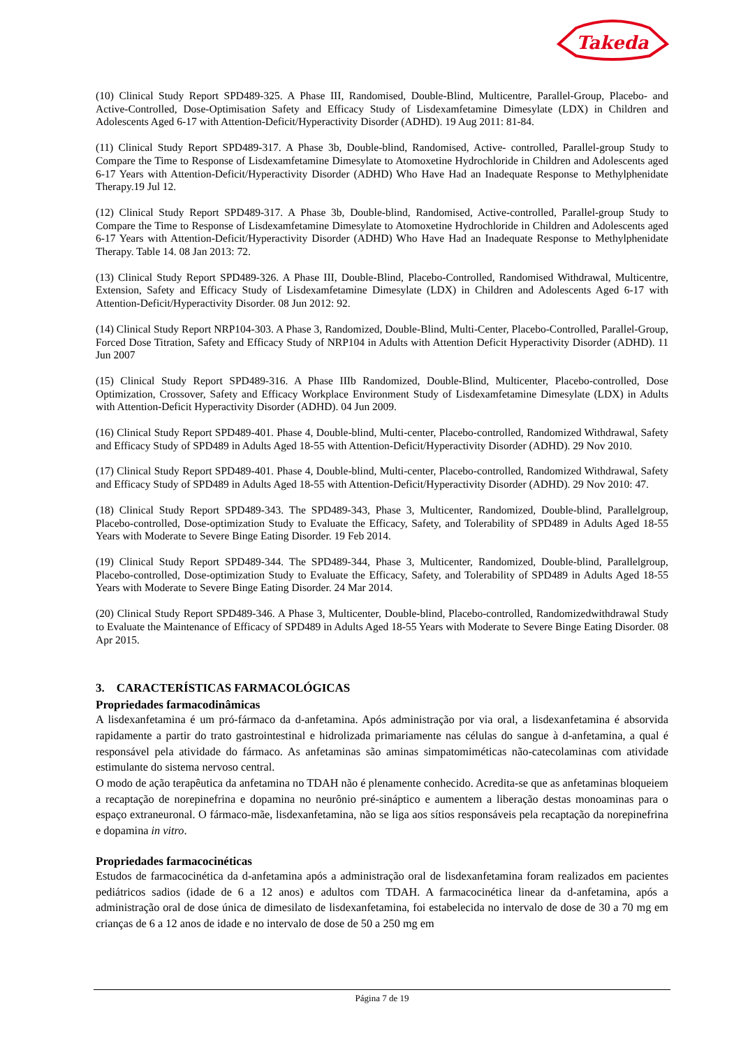Takeda
(10) Clinical Study Report SPD489-325. A Phase III, Randomised, Double-Blind, Multicentre, Parallel-Group, Placebo- and Active-Controlled, Dose-Optimisation Safety and Efficacy Study of Lisdexamfetamine Dimesylate (LDX) in Children and Adolescents Aged 6-17 with Attention-Deficit/Hyperactivity Disorder (ADHD). 19 Aug 2011: 81-84.
(11) Clinical Study Report SPD489-317. A Phase 3b, Double-blind, Randomised, Active- controlled, Parallel-group Study to Compare the Time to Response of Lisdexamfetamine Dimesylate to Atomoxetine Hydrochloride in Children and Adolescents aged 6-17 Years with Attention-Deficit/Hyperactivity Disorder (ADHD) Who Have Had an Inadequate Response to Methylphenidate Therapy.19 Jul 12.
(12) Clinical Study Report SPD489-317. A Phase 3b, Double-blind, Randomised, Active-controlled, Parallel-group Study to Compare the Time to Response of Lisdexamfetamine Dimesylate to Atomoxetine Hydrochloride in Children and Adolescents aged 6-17 Years with Attention-Deficit/Hyperactivity Disorder (ADHD) Who Have Had an Inadequate Response to Methylphenidate Therapy. Table 14. 08 Jan 2013: 72.
(13) Clinical Study Report SPD489-326. A Phase III, Double-Blind, Placebo-Controlled, Randomised Withdrawal, Multicentre, Extension, Safety and Efficacy Study of Lisdexamfetamine Dimesylate (LDX) in Children and Adolescents Aged 6-17 with Attention-Deficit/Hyperactivity Disorder. 08 Jun 2012: 92.
(14) Clinical Study Report NRP104-303. A Phase 3, Randomized, Double-Blind, Multi-Center, Placebo-Controlled, Parallel-Group, Forced Dose Titration, Safety and Efficacy Study of NRP104 in Adults with Attention Deficit Hyperactivity Disorder (ADHD). 11 Jun 2007
(15) Clinical Study Report SPD489-316. A Phase IIIb Randomized, Double-Blind, Multicenter, Placebo-controlled, Dose Optimization, Crossover, Safety and Efficacy Workplace Environment Study of Lisdexamfetamine Dimesylate (LDX) in Adults with Attention-Deficit Hyperactivity Disorder (ADHD). 04 Jun 2009.
(16) Clinical Study Report SPD489-401. Phase 4, Double-blind, Multi-center, Placebo-controlled, Randomized Withdrawal, Safety and Efficacy Study of SPD489 in Adults Aged 18-55 with Attention-Deficit/Hyperactivity Disorder (ADHD). 29 Nov 2010.
(17) Clinical Study Report SPD489-401. Phase 4, Double-blind, Multi-center, Placebo-controlled, Randomized Withdrawal, Safety and Efficacy Study of SPD489 in Adults Aged 18-55 with Attention-Deficit/Hyperactivity Disorder (ADHD). 29 Nov 2010: 47.
(18) Clinical Study Report SPD489-343. The SPD489-343, Phase 3, Multicenter, Randomized, Double-blind, Parallelgroup, Placebo-controlled, Dose-optimization Study to Evaluate the Efficacy, Safety, and Tolerability of SPD489 in Adults Aged 18-55 Years with Moderate to Severe Binge Eating Disorder. 19 Feb 2014.
(19) Clinical Study Report SPD489-344. The SPD489-344, Phase 3, Multicenter, Randomized, Double-blind, Parallelgroup, Placebo-controlled, Dose-optimization Study to Evaluate the Efficacy, Safety, and Tolerability of SPD489 in Adults Aged 18-55 Years with Moderate to Severe Binge Eating Disorder. 24 Mar 2014.
(20) Clinical Study Report SPD489-346. A Phase 3, Multicenter, Double-blind, Placebo-controlled, Randomizedwithdrawal Study to Evaluate the Maintenance of Efficacy of SPD489 in Adults Aged 18-55 Years with Moderate to Severe Binge Eating Disorder. 08 Apr 2015.
3. CARACTERÍSTICAS FARMACOLÓGICAS
Propriedades farmacodinâmicas
A lisdexanfetamina é um pró-fármaco da d-anfetamina. Após administração por via oral, a lisdexanfetamina é absorvida rapidamente a partir do trato gastrointestinal e hidrolizada primariamente nas células do sangue à d-anfetamina, a qual é responsável pela atividade do fármaco. As anfetaminas são aminas simpatomiméticas não-catecolaminas com atividade estimulante do sistema nervoso central.
O modo de ação terapêutica da anfetamina no TDAH não é plenamente conhecido. Acredita-se que as anfetaminas bloqueiem a recaptação de norepinefrina e dopamina no neurônio pré-sináptico e aumentem a liberação destas monoaminas para o espaço extraneuronal. O fármaco-mãe, lisdexanfetamina, não se liga aos sítios responsáveis pela recaptação da norepinefrina e dopamina in vitro.
Propriedades farmacocinéticas
Estudos de farmacocinética da d-anfetamina após a administração oral de lisdexanfetamina foram realizados em pacientes pediátricos sadios (idade de 6 a 12 anos) e adultos com TDAH. A farmacocinética linear da d-anfetamina, após a administração oral de dose única de dimesilato de lisdexanfetamina, foi estabelecida no intervalo de dose de 30 a 70 mg em crianças de 6 a 12 anos de idade e no intervalo de dose de 50 a 250 mg em
Página 7 de 19